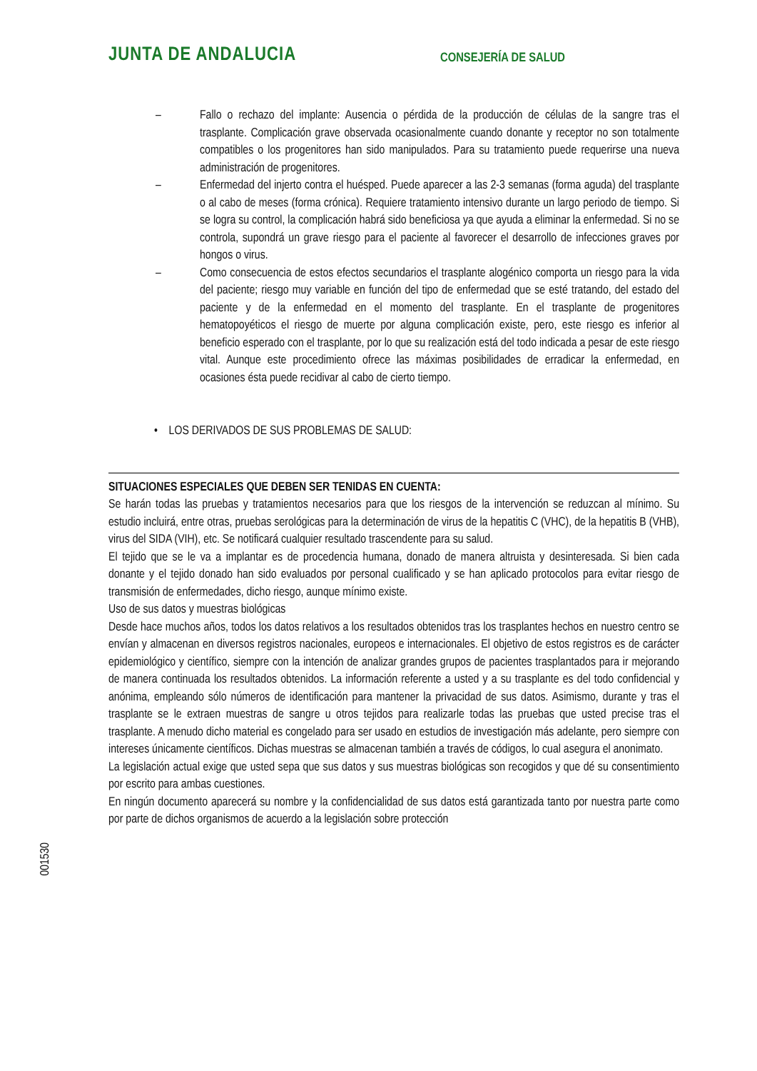JUNTA DE ANDALUCIA CONSEJERÍA DE SALUD
– Fallo o rechazo del implante: Ausencia o pérdida de la producción de células de la sangre tras el trasplante. Complicación grave observada ocasionalmente cuando donante y receptor no son totalmente compatibles o los progenitores han sido manipulados. Para su tratamiento puede requerirse una nueva administración de progenitores.
– Enfermedad del injerto contra el huésped. Puede aparecer a las 2-3 semanas (forma aguda) del trasplante o al cabo de meses (forma crónica). Requiere tratamiento intensivo durante un largo periodo de tiempo. Si se logra su control, la complicación habrá sido beneficiosa ya que ayuda a eliminar la enfermedad. Si no se controla, supondrá un grave riesgo para el paciente al favorecer el desarrollo de infecciones graves por hongos o virus.
– Como consecuencia de estos efectos secundarios el trasplante alogénico comporta un riesgo para la vida del paciente; riesgo muy variable en función del tipo de enfermedad que se esté tratando, del estado del paciente y de la enfermedad en el momento del trasplante. En el trasplante de progenitores hematopoyéticos el riesgo de muerte por alguna complicación existe, pero, este riesgo es inferior al beneficio esperado con el trasplante, por lo que su realización está del todo indicada a pesar de este riesgo vital. Aunque este procedimiento ofrece las máximas posibilidades de erradicar la enfermedad, en ocasiones ésta puede recidivar al cabo de cierto tiempo.
• LOS DERIVADOS DE SUS PROBLEMAS DE SALUD:
SITUACIONES ESPECIALES QUE DEBEN SER TENIDAS EN CUENTA:
Se harán todas las pruebas y tratamientos necesarios para que los riesgos de la intervención se reduzcan al mínimo. Su estudio incluirá, entre otras, pruebas serológicas para la determinación de virus de la hepatitis C (VHC), de la hepatitis B (VHB), virus del SIDA (VIH), etc. Se notificará cualquier resultado trascendente para su salud.
El tejido que se le va a implantar es de procedencia humana, donado de manera altruista y desinteresada. Si bien cada donante y el tejido donado han sido evaluados por personal cualificado y se han aplicado protocolos para evitar riesgo de transmisión de enfermedades, dicho riesgo, aunque mínimo existe.
Uso de sus datos y muestras biológicas
Desde hace muchos años, todos los datos relativos a los resultados obtenidos tras los trasplantes hechos en nuestro centro se envían y almacenan en diversos registros nacionales, europeos e internacionales. El objetivo de estos registros es de carácter epidemiológico y científico, siempre con la intención de analizar grandes grupos de pacientes trasplantados para ir mejorando de manera continuada los resultados obtenidos. La información referente a usted y a su trasplante es del todo confidencial y anónima, empleando sólo números de identificación para mantener la privacidad de sus datos. Asimismo, durante y tras el trasplante se le extraen muestras de sangre u otros tejidos para realizarle todas las pruebas que usted precise tras el trasplante. A menudo dicho material es congelado para ser usado en estudios de investigación más adelante, pero siempre con intereses únicamente científicos. Dichas muestras se almacenan también a través de códigos, lo cual asegura el anonimato.
La legislación actual exige que usted sepa que sus datos y sus muestras biológicas son recogidos y que dé su consentimiento por escrito para ambas cuestiones.
En ningún documento aparecerá su nombre y la confidencialidad de sus datos está garantizada tanto por nuestra parte como por parte de dichos organismos de acuerdo a la legislación sobre protección
001530